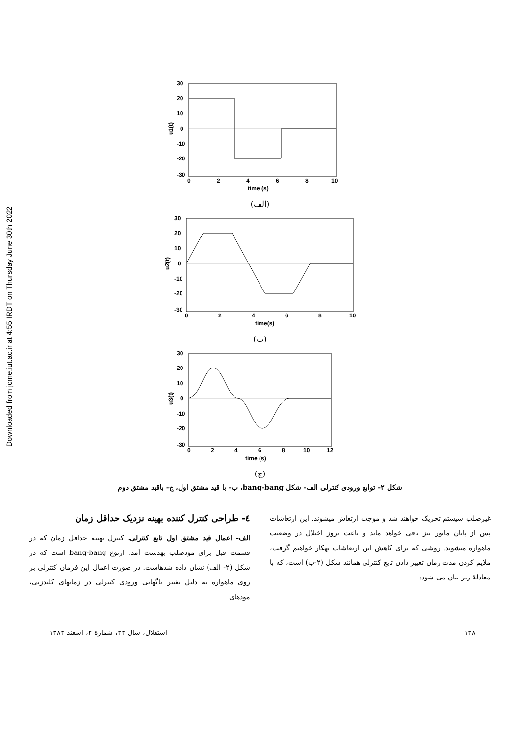Downloaded from jcme.iut.ac.ir at 4:55 IRDT on Thursday June 30th 2022
30
20
10
0
-10
-20
-30
0
2
4
6
8
10
time (s)
u1(t)
(الف)
30
20
10
0
-10
-20
-30
0
2
4
6
8
10
time(s)
u2(t)
(ب)
30
20
10
0
-10
-20
-30
0
2
4
6
8
10
12
time (s)
u3(t)
(ج)
شکل ۲- توابع ورودی کنترلی الف- شکل bang-bang، ب- با قید مشتق اول، ج- باقید مشتق دوم
٤- طراحی کنترل کننده بهینه نزدیک حداقل زمان
الف- اعمال قید مشتق اول تابع کنترلی. کنترل بهینه حداقل زمان که در قسمت قبل برای مودصلب بهدست آمد، ازنوع bang-bang است که در شکل (۲- الف) نشان داده شدهاست. در صورت اعمال این فرمان کنترلی بر روی ماهواره به دلیل تغییر ناگهانی ورودی کنترلی در زمانهای کلیدزنی، مودهای
غیرصلب سیستم تحریک خواهند شد و موجب ارتعاش میشوند. این ارتعاشات پس از پایان مانور نیز باقی خواهد ماند و باعث بروز اختلال در وضعیت ماهواره میشوند. روشی که برای کاهش این ارتعاشات بهکار خواهیم گرفت، ملایم کردن مدت زمان تغییر دادن تابع کنترلی همانند شکل (۲-ب) است، که با معادلهٔ زیر بیان می شود:
۱۲۸ استقلال، سال ۲۴، شمارهٔ ۲، اسفند ۱۳۸۴